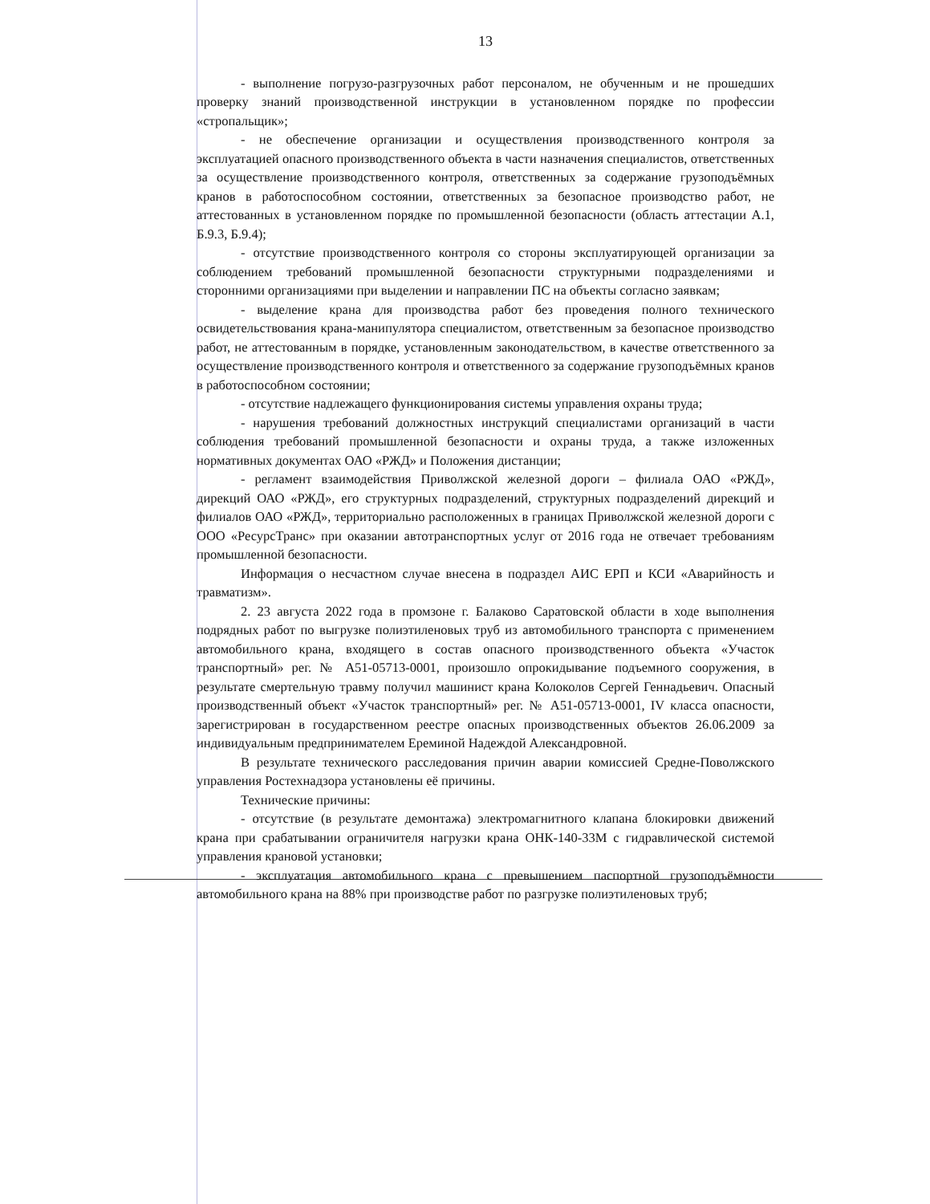13
- выполнение погрузо-разгрузочных работ персоналом, не обученным и не прошедших проверку знаний производственной инструкции в установленном порядке по профессии «стропальщик»;
- не обеспечение организации и осуществления производственного контроля за эксплуатацией опасного производственного объекта в части назначения специалистов, ответственных за осуществление производственного контроля, ответственных за содержание грузоподъёмных кранов в работоспособном состоянии, ответственных за безопасное производство работ, не аттестованных в установленном порядке по промышленной безопасности (область аттестации А.1, Б.9.3, Б.9.4);
- отсутствие производственного контроля со стороны эксплуатирующей организации за соблюдением требований промышленной безопасности структурными подразделениями и сторонними организациями при выделении и направлении ПС на объекты согласно заявкам;
- выделение крана для производства работ без проведения полного технического освидетельствования крана-манипулятора специалистом, ответственным за безопасное производство работ, не аттестованным в порядке, установленным законодательством, в качестве ответственного за осуществление производственного контроля и ответственного за содержание грузоподъёмных кранов в работоспособном состоянии;
- отсутствие надлежащего функционирования системы управления охраны труда;
- нарушения требований должностных инструкций специалистами организаций в части соблюдения требований промышленной безопасности и охраны труда, а также изложенных нормативных документах ОАО «РЖД» и Положения дистанции;
- регламент взаимодействия Приволжской железной дороги – филиала ОАО «РЖД», дирекций ОАО «РЖД», его структурных подразделений, структурных подразделений дирекций и филиалов ОАО «РЖД», территориально расположенных в границах Приволжской железной дороги с ООО «РесурсТранс» при оказании автотранспортных услуг от 2016 года не отвечает требованиям промышленной безопасности.
Информация о несчастном случае внесена в подраздел АИС ЕРП и КСИ «Аварийность и травматизм».
2. 23 августа 2022 года в промзоне г. Балаково Саратовской области в ходе выполнения подрядных работ по выгрузке полиэтиленовых труб из автомобильного транспорта с применением автомобильного крана, входящего в состав опасного производственного объекта «Участок транспортный» рег. № А51-05713-0001, произошло опрокидывание подъемного сооружения, в результате смертельную травму получил машинист крана Колоколов Сергей Геннадьевич. Опасный производственный объект «Участок транспортный» рег. № А51-05713-0001, IV класса опасности, зарегистрирован в государственном реестре опасных производственных объектов 26.06.2009 за индивидуальным предпринимателем Ереминой Надеждой Александровной.
В результате технического расследования причин аварии комиссией Средне-Поволжского управления Ростехнадзора установлены её причины.
Технические причины:
- отсутствие (в результате демонтажа) электромагнитного клапана блокировки движений крана при срабатывании ограничителя нагрузки крана ОНК-140-33М с гидравлической системой управления крановой установки;
- эксплуатация автомобильного крана с превышением паспортной грузоподъёмности автомобильного крана на 88% при производстве работ по разгрузке полиэтиленовых труб;